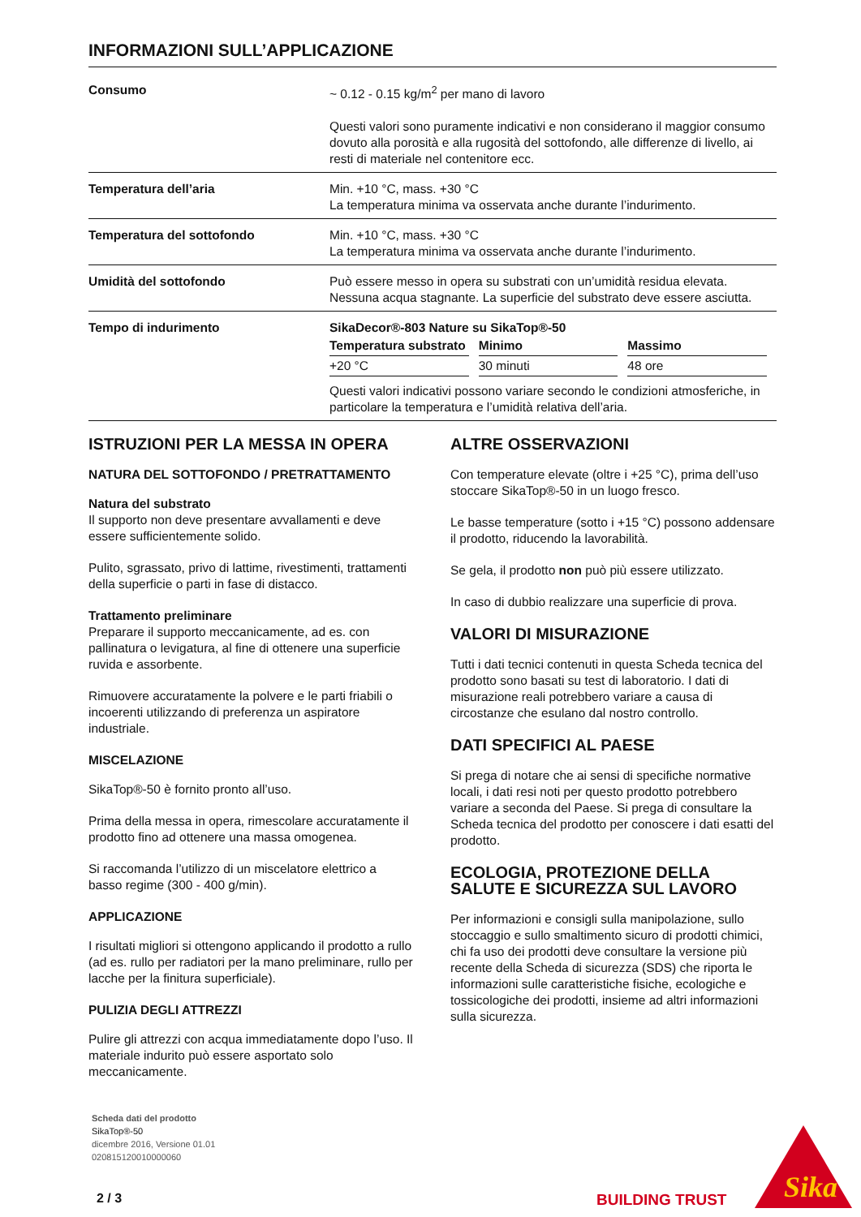INFORMAZIONI SULL’APPLICAZIONE
| Consumo | ~ 0.12 - 0.15 kg/m<sup>2</sup> per mano di lavoro Questi valori sono puramente indicativi e non considerano il maggior consumo dovuto alla porosità e alla rugosità del sottofondo, alle differenze di livello, ai resti di materiale nel contenitore ecc. |
| Temperatura dell’aria | Min. +10 °C, mass. +30 °C La temperatura minima va osservata anche durante l’indurimento. |
| Temperatura del sottofondo | Min. +10 °C, mass. +30 °C La temperatura minima va osservata anche durante l’indurimento. |
| Umidità del sottofondo | Può essere messo in opera su substrati con un’umidità residua elevata. Nessuna acqua stagnante. La superficie del substrato deve essere asciutta. |
| Tempo di indurimento | SikaDecor®-803 Nature su SikaTop®-50 / Temperatura substrato / Minimo / Massimo / / --- / --- / --- / / +20 °C / 30 minuti / 48 ore / Questi valori indicativi possono variare secondo le condizioni atmosferiche, in particolare la temperatura e l’umidità relativa dell’aria. |
ISTRUZIONI PER LA MESSA IN OPERA
NATURA DEL SOTTOFONDO / PRETRATTAMENTO
Natura del substrato
Il supporto non deve presentare avvallamenti e deve essere sufficientemente solido.
Pulito, sgrassato, privo di lattime, rivestimenti, trattamenti della superficie o parti in fase di distacco.
Trattamento preliminare
Preparare il supporto meccanicamente, ad es. con pallinatura o levigatura, al fine di ottenere una superficie ruvida e assorbente.
Rimuovere accuratamente la polvere e le parti friabili o incoerenti utilizzando di preferenza un aspiratore industriale.
MISCELAZIONE
SikaTop®-50 è fornito pronto all’uso.
Prima della messa in opera, rimescolare accuratamente il prodotto fino ad ottenere una massa omogenea.
Si raccomanda l’utilizzo di un miscelatore elettrico a basso regime (300 - 400 g/min).
APPLICAZIONE
I risultati migliori si ottengono applicando il prodotto a rullo (ad es. rullo per radiatori per la mano preliminare, rullo per lacche per la finitura superficiale).
PULIZIA DEGLI ATTREZZI
Pulire gli attrezzi con acqua immediatamente dopo l’uso. Il materiale indurito può essere asportato solo meccanicamente.
ALTRE OSSERVAZIONI
Con temperature elevate (oltre i +25 °C), prima dell’uso stoccare SikaTop®-50 in un luogo fresco.
Le basse temperature (sotto i +15 °C) possono addensare il prodotto, riducendo la lavorabilità.
Se gela, il prodotto non può più essere utilizzato.
In caso di dubbio realizzare una superficie di prova.
VALORI DI MISURAZIONE
Tutti i dati tecnici contenuti in questa Scheda tecnica del prodotto sono basati su test di laboratorio. I dati di misurazione reali potrebbero variare a causa di circostanze che esulano dal nostro controllo.
DATI SPECIFICI AL PAESE
Si prega di notare che ai sensi di specifiche normative locali, i dati resi noti per questo prodotto potrebbero variare a seconda del Paese. Si prega di consultare la Scheda tecnica del prodotto per conoscere i dati esatti del prodotto.
ECOLOGIA, PROTEZIONE DELLA SALUTE E SICUREZZA SUL LAVORO
Per informazioni e consigli sulla manipolazione, sullo stoccaggio e sullo smaltimento sicuro di prodotti chimici, chi fa uso dei prodotti deve consultare la versione più recente della Scheda di sicurezza (SDS) che riporta le informazioni sulle caratteristiche fisiche, ecologiche e tossicologiche dei prodotti, insieme ad altri informazioni sulla sicurezza.
Scheda dati del prodotto
SikaTop®-50
dicembre 2016, Versione 01.01
020815120010000060
2 / 3 BUILDING TRUST
Sika